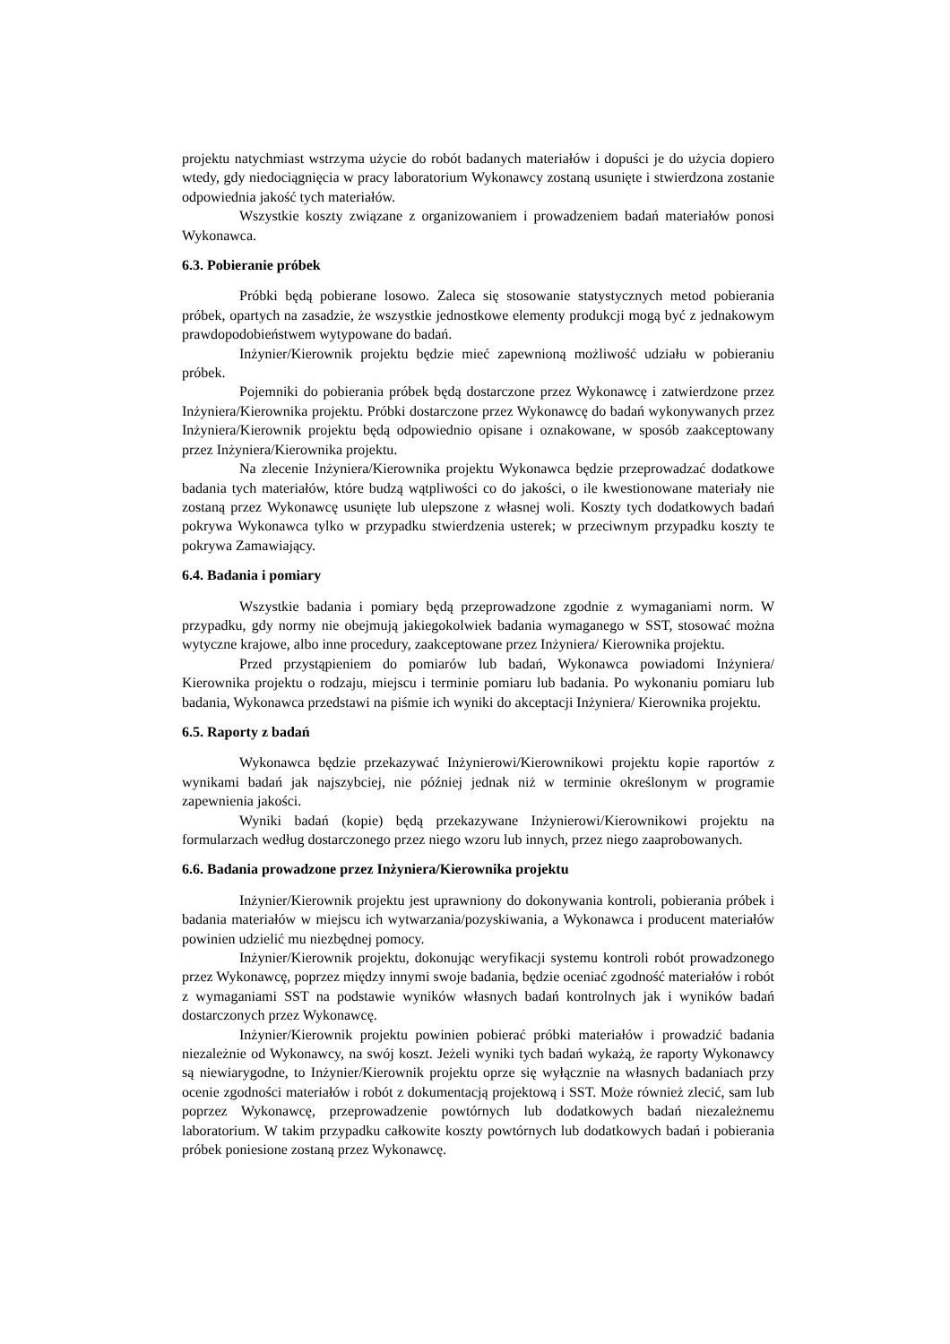projektu natychmiast wstrzyma użycie do robót badanych materiałów i dopuści je do użycia dopiero wtedy, gdy niedociągnięcia w pracy laboratorium Wykonawcy zostaną usunięte i stwierdzona zostanie odpowiednia jakość tych materiałów.
Wszystkie koszty związane z organizowaniem i prowadzeniem badań materiałów ponosi Wykonawca.
6.3. Pobieranie próbek
Próbki będą pobierane losowo. Zaleca się stosowanie statystycznych metod pobierania próbek, opartych na zasadzie, że wszystkie jednostkowe elementy produkcji mogą być z jednakowym prawdopodobieństwem wytypowane do badań.
Inżynier/Kierownik projektu będzie mieć zapewnioną możliwość udziału w pobieraniu próbek.
Pojemniki do pobierania próbek będą dostarczone przez Wykonawcę i zatwierdzone przez Inżyniera/Kierownika projektu. Próbki dostarczone przez Wykonawcę do badań wykonywanych przez Inżyniera/Kierownik projektu będą odpowiednio opisane i oznakowane, w sposób zaakceptowany przez Inżyniera/Kierownika projektu.
Na zlecenie Inżyniera/Kierownika projektu Wykonawca będzie przeprowadzać dodatkowe badania tych materiałów, które budzą wątpliwości co do jakości, o ile kwestionowane materiały nie zostaną przez Wykonawcę usunięte lub ulepszone z własnej woli. Koszty tych dodatkowych badań pokrywa Wykonawca tylko w przypadku stwierdzenia usterek; w przeciwnym przypadku koszty te pokrywa Zamawiający.
6.4. Badania i pomiary
Wszystkie badania i pomiary będą przeprowadzone zgodnie z wymaganiami norm. W przypadku, gdy normy nie obejmują jakiegokolwiek badania wymaganego w SST, stosować można wytyczne krajowe, albo inne procedury, zaakceptowane przez Inżyniera/ Kierownika projektu.
Przed przystąpieniem do pomiarów lub badań, Wykonawca powiadomi Inżyniera/ Kierownika projektu o rodzaju, miejscu i terminie pomiaru lub badania. Po wykonaniu pomiaru lub badania, Wykonawca przedstawi na piśmie ich wyniki do akceptacji Inżyniera/ Kierownika projektu.
6.5. Raporty z badań
Wykonawca będzie przekazywać Inżynierowi/Kierownikowi projektu kopie raportów z wynikami badań jak najszybciej, nie później jednak niż w terminie określonym w programie zapewnienia jakości.
Wyniki badań (kopie) będą przekazywane Inżynierowi/Kierownikowi projektu na formularzach według dostarczonego przez niego wzoru lub innych, przez niego zaaprobowanych.
6.6. Badania prowadzone przez Inżyniera/Kierownika projektu
Inżynier/Kierownik projektu jest uprawniony do dokonywania kontroli, pobierania próbek i badania materiałów w miejscu ich wytwarzania/pozyskiwania, a Wykonawca i producent materiałów powinien udzielić mu niezbędnej pomocy.
Inżynier/Kierownik projektu, dokonując weryfikacji systemu kontroli robót prowadzonego przez Wykonawcę, poprzez między innymi swoje badania, będzie oceniać zgodność materiałów i robót z wymaganiami SST na podstawie wyników własnych badań kontrolnych jak i wyników badań dostarczonych przez Wykonawcę.
Inżynier/Kierownik projektu powinien pobierać próbki materiałów i prowadzić badania niezależnie od Wykonawcy, na swój koszt. Jeżeli wyniki tych badań wykażą, że raporty Wykonawcy są niewiarygodne, to Inżynier/Kierownik projektu oprze się wyłącznie na własnych badaniach przy ocenie zgodności materiałów i robót z dokumentacją projektową i SST. Może również zlecić, sam lub poprzez Wykonawcę, przeprowadzenie powtórnych lub dodatkowych badań niezależnemu laboratorium. W takim przypadku całkowite koszty powtórnych lub dodatkowych badań i pobierania próbek poniesione zostaną przez Wykonawcę.